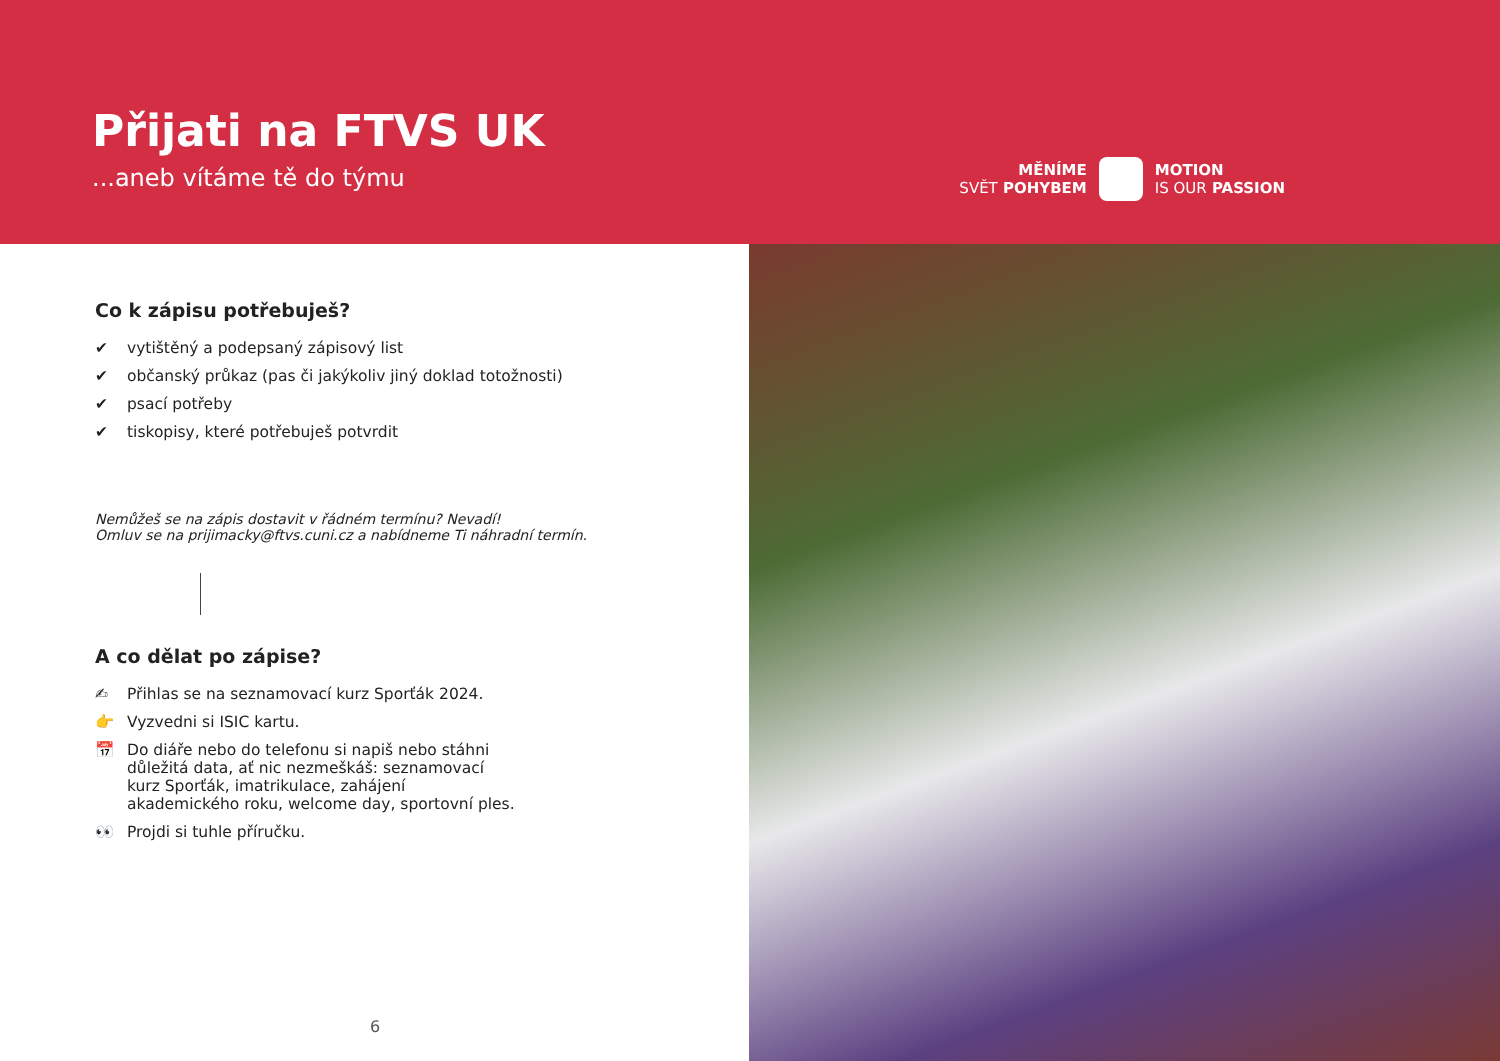Přijati na FTVS UK
...aneb vítáme tě do týmu
MĚNÍME
SVĚT POHYBEM
MOTION
IS OUR PASSION
Co k zápisu potřebuješ?
✔ vytištěný a podepsaný zápisový list
✔ občanský průkaz (pas či jakýkoliv jiný doklad totožnosti)
✔ psací potřeby
✔ tiskopisy, které potřebuješ potvrdit
Nemůžeš se na zápis dostavit v řádném termínu? Nevadí!
Omluv se na prijimacky@ftvs.cuni.cz a nabídneme Ti náhradní termín.
A co dělat po zápise?
✍ Přihlas se na seznamovací kurz Sporťák 2024.
👉 Vyzvedni si ISIC kartu.
📅 Do diáře nebo do telefonu si napiš nebo stáhni důležitá data, ať nic nezmeškáš: seznamovací kurz Sporťák, imatrikulace, zahájení akademického roku, welcome day, sportovní ples.
👀 Projdi si tuhle příručku.
6